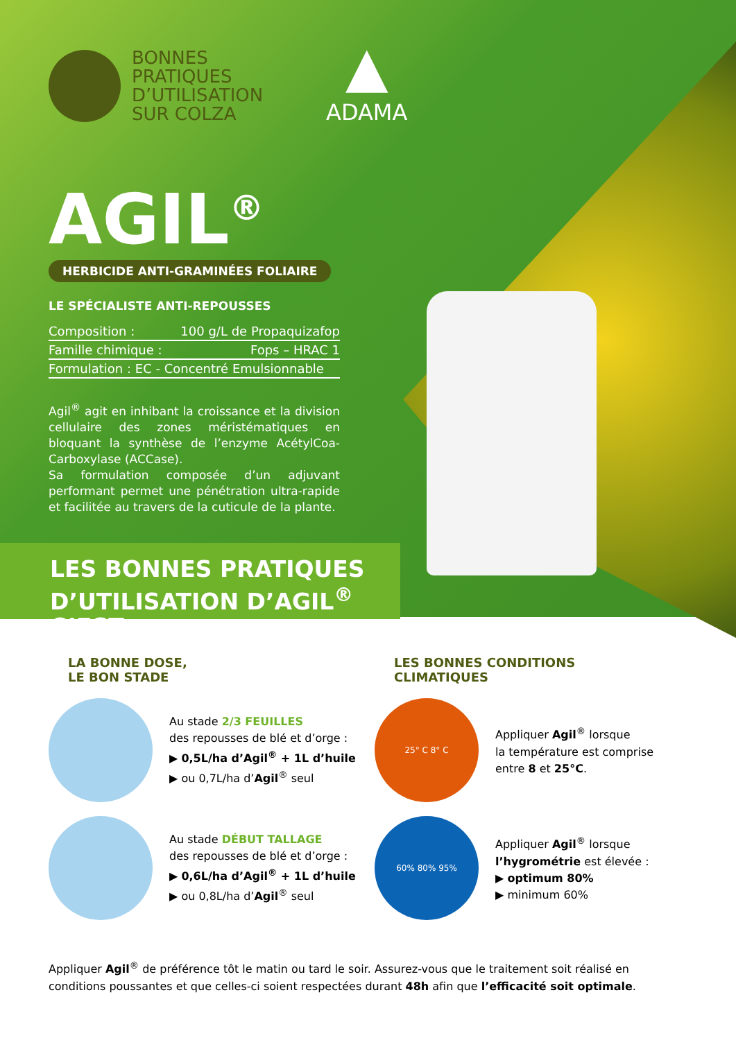BONNES
PRATIQUES
D’UTILISATION
SUR COLZA
▲
ADAMA
AGIL<sup>®</sup>
HERBICIDE ANTI-GRAMINÉES FOLIAIRE
LE SPÉCIALISTE ANTI-REPOUSSES
Composition : 100 g/L de Propaquizafop
Famille chimique : Fops – HRAC 1
Formulation : EC - Concentré Emulsionnable
Agil<sup>®</sup> agit en inhibant la croissance et la division cellulaire des zones méristématiques en bloquant la synthèse de l’enzyme AcétylCoa-Carboxylase (ACCase).
Sa formulation composée d’un adjuvant performant permet une pénétration ultra-rapide et facilitée au travers de la cuticule de la plante.
LES BONNES PRATIQUES
D’UTILISATION D’AGIL<sup>®</sup> C’EST :
LA BONNE DOSE,
LE BON STADE
Au stade 2/3 FEUILLES
des repousses de blé et d’orge :
▶ 0,5L/ha d’Agil<sup>®</sup> + 1L d’huile
▶ ou 0,7L/ha d’Agil<sup>®</sup> seul
Au stade DÉBUT TALLAGE
des repousses de blé et d’orge :
▶ 0,6L/ha d’Agil<sup>®</sup> + 1L d’huile
▶ ou 0,8L/ha d’Agil<sup>®</sup> seul
LES BONNES CONDITIONS
CLIMATIQUES
25° C 8° C
Appliquer Agil<sup>®</sup> lorsque
la température est comprise
entre 8 et 25°C.
60% 80% 95%
Appliquer Agil<sup>®</sup> lorsque
l’hygrométrie est élevée :
▶ optimum 80%
▶ minimum 60%
Appliquer Agil<sup>®</sup> de préférence tôt le matin ou tard le soir. Assurez-vous que le traitement soit réalisé en conditions poussantes et que celles-ci soient respectées durant 48h afin que l’efficacité soit optimale.